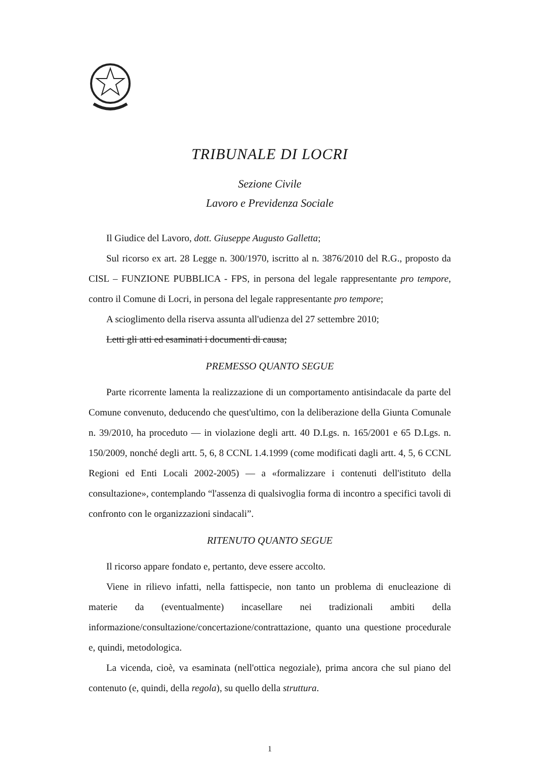TRIBUNALE DI LOCRI
Sezione Civile
Lavoro e Previdenza Sociale
Il Giudice del Lavoro, dott. Giuseppe Augusto Galletta;
Sul ricorso ex art. 28 Legge n. 300/1970, iscritto al n. 3876/2010 del R.G., proposto da CISL – FUNZIONE PUBBLICA - FPS, in persona del legale rappresentante pro tempore, contro il Comune di Locri, in persona del legale rappresentante pro tempore;
A scioglimento della riserva assunta all'udienza del 27 settembre 2010;
Letti gli atti ed esaminati i documenti di causa;
PREMESSO QUANTO SEGUE
Parte ricorrente lamenta la realizzazione di un comportamento antisindacale da parte del Comune convenuto, deducendo che quest'ultimo, con la deliberazione della Giunta Comunale n. 39/2010, ha proceduto — in violazione degli artt. 40 D.Lgs. n. 165/2001 e 65 D.Lgs. n. 150/2009, nonché degli artt. 5, 6, 8 CCNL 1.4.1999 (come modificati dagli artt. 4, 5, 6 CCNL Regioni ed Enti Locali 2002-2005) — a «formalizzare i contenuti dell'istituto della consultazione», contemplando “l'assenza di qualsivoglia forma di incontro a specifici tavoli di confronto con le organizzazioni sindacali”.
RITENUTO QUANTO SEGUE
Il ricorso appare fondato e, pertanto, deve essere accolto.
Viene in rilievo infatti, nella fattispecie, non tanto un problema di enucleazione di materie da (eventualmente) incasellare nei tradizionali ambiti della informazione/consultazione/concertazione/contrattazione, quanto una questione procedurale e, quindi, metodologica.
La vicenda, cioè, va esaminata (nell'ottica negoziale), prima ancora che sul piano del contenuto (e, quindi, della regola), su quello della struttura.
1